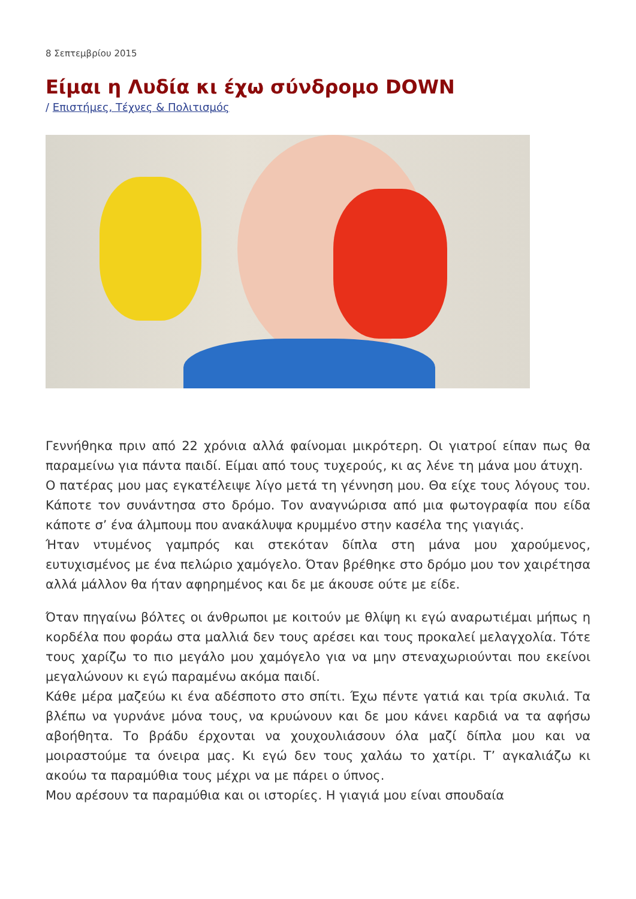8 Σεπτεμβρίου 2015
Είμαι η Λυδία κι έχω σύνδρομο DOWN
/ Επιστήμες, Τέχνες & Πολιτισμός
Γεννήθηκα πριν από 22 χρόνια αλλά φαίνομαι μικρότερη. Οι γιατροί είπαν πως θα παραμείνω για πάντα παιδί. Είμαι από τους τυχερούς, κι ας λένε τη μάνα μου άτυχη.
Ο πατέρας μου μας εγκατέλειψε λίγο μετά τη γέννηση μου. Θα είχε τους λόγους του. Κάποτε τον συνάντησα στο δρόμο. Τον αναγνώρισα από μια φωτογραφία που είδα κάποτε σ’ ένα άλμπουμ που ανακάλυψα κρυμμένο στην κασέλα της γιαγιάς.
Ήταν ντυμένος γαμπρός και στεκόταν δίπλα στη μάνα μου χαρούμενος, ευτυχισμένος με ένα πελώριο χαμόγελο. Όταν βρέθηκε στο δρόμο μου τον χαιρέτησα αλλά μάλλον θα ήταν αφηρημένος και δε με άκουσε ούτε με είδε.
Όταν πηγαίνω βόλτες οι άνθρωποι με κοιτούν με θλίψη κι εγώ αναρωτιέμαι μήπως η κορδέλα που φοράω στα μαλλιά δεν τους αρέσει και τους προκαλεί μελαγχολία. Τότε τους χαρίζω το πιο μεγάλο μου χαμόγελο για να μην στεναχωριούνται που εκείνοι μεγαλώνουν κι εγώ παραμένω ακόμα παιδί.
Κάθε μέρα μαζεύω κι ένα αδέσποτο στο σπίτι. Έχω πέντε γατιά και τρία σκυλιά. Τα βλέπω να γυρνάνε μόνα τους, να κρυώνουν και δε μου κάνει καρδιά να τα αφήσω αβοήθητα. Το βράδυ έρχονται να χουχουλιάσουν όλα μαζί δίπλα μου και να μοιραστούμε τα όνειρα μας. Κι εγώ δεν τους χαλάω το χατίρι. Τ’ αγκαλιάζω κι ακούω τα παραμύθια τους μέχρι να με πάρει ο ύπνος.
Μου αρέσουν τα παραμύθια και οι ιστορίες. Η γιαγιά μου είναι σπουδαία